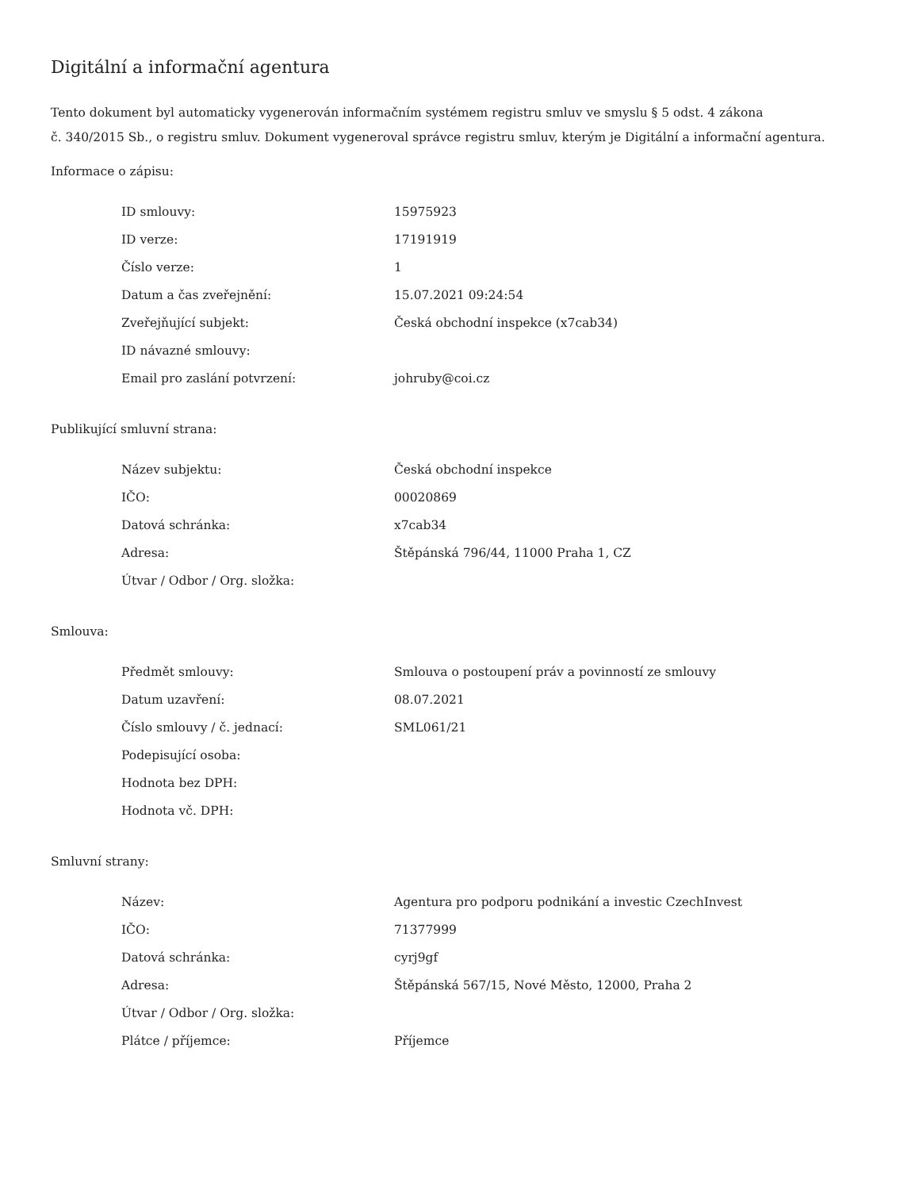Digitální a informační agentura
Tento dokument byl automaticky vygenerován informačním systémem registru smluv ve smyslu § 5 odst. 4 zákona
č. 340/2015 Sb., o registru smluv. Dokument vygeneroval správce registru smluv, kterým je Digitální a informační agentura.
Informace o zápisu:
| ID smlouvy: | 15975923 |
| ID verze: | 17191919 |
| Číslo verze: | 1 |
| Datum a čas zveřejnění: | 15.07.2021 09:24:54 |
| Zveřejňující subjekt: | Česká obchodní inspekce (x7cab34) |
| ID návazné smlouvy: | |
| Email pro zaslání potvrzení: | johruby@coi.cz |
Publikující smluvní strana:
| Název subjektu: | Česká obchodní inspekce |
| IČO: | 00020869 |
| Datová schránka: | x7cab34 |
| Adresa: | Štěpánská 796/44, 11000 Praha 1, CZ |
| Útvar / Odbor / Org. složka: | |
Smlouva:
| Předmět smlouvy: | Smlouva o postoupení práv a povinností ze smlouvy |
| Datum uzavření: | 08.07.2021 |
| Číslo smlouvy / č. jednací: | SML061/21 |
| Podepisující osoba: | |
| Hodnota bez DPH: | |
| Hodnota vč. DPH: | |
Smluvní strany:
| Název: | Agentura pro podporu podnikání a investic CzechInvest |
| IČO: | 71377999 |
| Datová schránka: | cyrj9gf |
| Adresa: | Štěpánská 567/15, Nové Město, 12000, Praha 2 |
| Útvar / Odbor / Org. složka: | |
| Plátce / příjemce: | Příjemce |